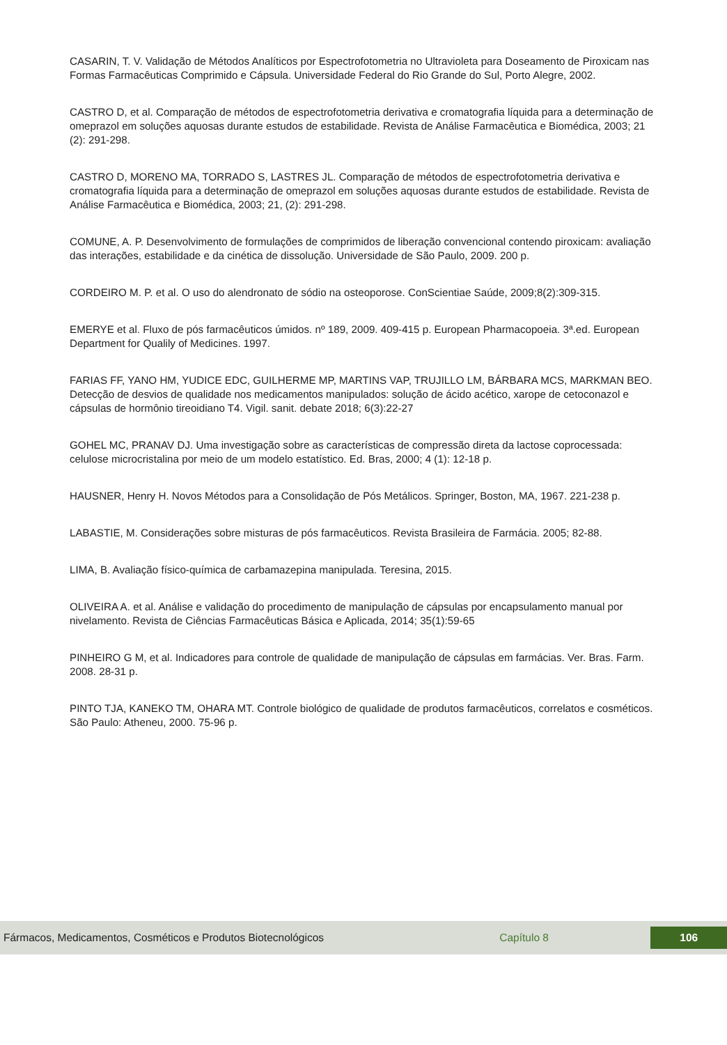CASARIN, T. V. Validação de Métodos Analíticos por Espectrofotometria no Ultravioleta para Doseamento de Piroxicam nas Formas Farmacêuticas Comprimido e Cápsula. Universidade Federal do Rio Grande do Sul, Porto Alegre, 2002.
CASTRO D, et al. Comparação de métodos de espectrofotometria derivativa e cromatografia líquida para a determinação de omeprazol em soluções aquosas durante estudos de estabilidade. Revista de Análise Farmacêutica e Biomédica, 2003; 21 (2): 291-298.
CASTRO D, MORENO MA, TORRADO S, LASTRES JL. Comparação de métodos de espectrofotometria derivativa e cromatografia líquida para a determinação de omeprazol em soluções aquosas durante estudos de estabilidade. Revista de Análise Farmacêutica e Biomédica, 2003; 21, (2): 291-298.
COMUNE, A. P. Desenvolvimento de formulações de comprimidos de liberação convencional contendo piroxicam: avaliação das interações, estabilidade e da cinética de dissolução. Universidade de São Paulo, 2009. 200 p.
CORDEIRO M. P. et al. O uso do alendronato de sódio na osteoporose. ConScientiae Saúde, 2009;8(2):309-315.
EMERYE et al. Fluxo de pós farmacêuticos úmidos. nº 189, 2009. 409-415 p. European Pharmacopoeia. 3ª.ed. European Department for Qualily of Medicines. 1997.
FARIAS FF, YANO HM, YUDICE EDC, GUILHERME MP, MARTINS VAP, TRUJILLO LM, BÁRBARA MCS, MARKMAN BEO. Detecção de desvios de qualidade nos medicamentos manipulados: solução de ácido acético, xarope de cetoconazol e cápsulas de hormônio tireoidiano T4. Vigil. sanit. debate 2018; 6(3):22-27
GOHEL MC, PRANAV DJ. Uma investigação sobre as características de compressão direta da lactose coprocessada: celulose microcristalina por meio de um modelo estatístico. Ed. Bras, 2000; 4 (1): 12-18 p.
HAUSNER, Henry H. Novos Métodos para a Consolidação de Pós Metálicos. Springer, Boston, MA, 1967. 221-238 p.
LABASTIE, M. Considerações sobre misturas de pós farmacêuticos. Revista Brasileira de Farmácia. 2005; 82-88.
LIMA, B. Avaliação físico-química de carbamazepina manipulada. Teresina, 2015.
OLIVEIRA A. et al. Análise e validação do procedimento de manipulação de cápsulas por encapsulamento manual por nivelamento. Revista de Ciências Farmacêuticas Básica e Aplicada, 2014; 35(1):59-65
PINHEIRO G M, et al. Indicadores para controle de qualidade de manipulação de cápsulas em farmácias. Ver. Bras. Farm. 2008. 28-31 p.
PINTO TJA, KANEKO TM, OHARA MT. Controle biológico de qualidade de produtos farmacêuticos, correlatos e cosméticos. São Paulo: Atheneu, 2000. 75-96 p.
Fármacos, Medicamentos, Cosméticos e Produtos Biotecnológicos Capítulo 8 106